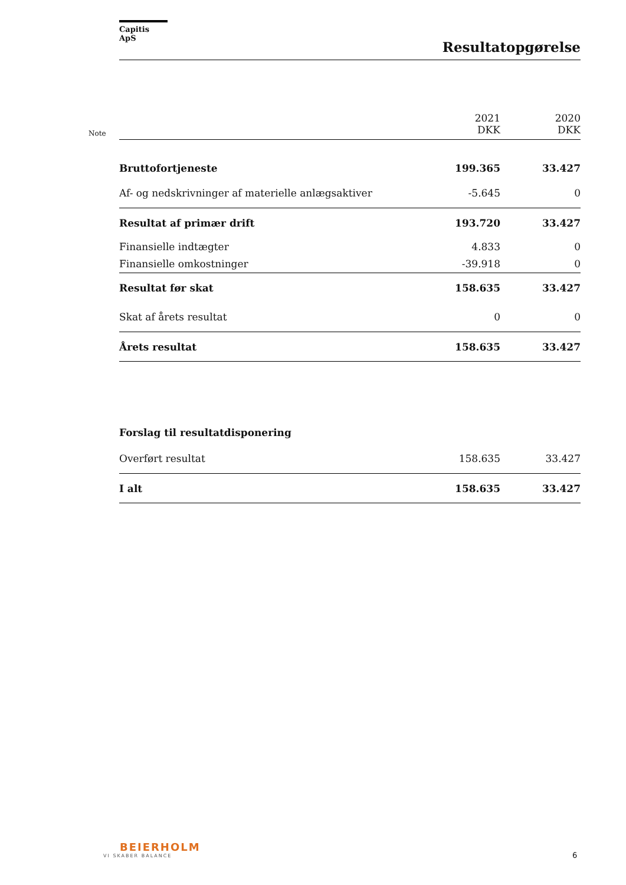Capitis ApS
Resultatopgørelse
| Note | | 2021 DKK | 2020 DKK |
| --- | --- | --- | --- |
| | Bruttofortjeneste | 199.365 | 33.427 |
| | Af- og nedskrivninger af materielle anlægsaktiver | -5.645 | 0 |
| | Resultat af primær drift | 193.720 | 33.427 |
| | Finansielle indtægter | 4.833 | 0 |
| | Finansielle omkostninger | -39.918 | 0 |
| | Resultat før skat | 158.635 | 33.427 |
| | Skat af årets resultat | 0 | 0 |
| | Årets resultat | 158.635 | 33.427 |
| | Forslag til resultatdisponering | | |
| | Overført resultat | 158.635 | 33.427 |
| | I alt | 158.635 | 33.427 |
BEIERHOLM
VI SKABER BALANCE
6